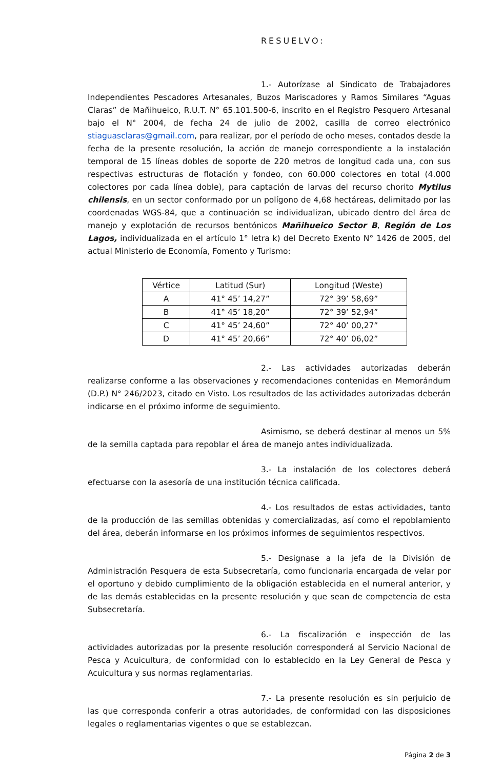RESUELVO:
1.- Autorízase al Sindicato de Trabajadores Independientes Pescadores Artesanales, Buzos Mariscadores y Ramos Similares “Aguas Claras” de Mañihueico, R.U.T. N° 65.101.500-6, inscrito en el Registro Pesquero Artesanal bajo el N° 2004, de fecha 24 de julio de 2002, casilla de correo electrónico stiaguasclaras@gmail.com, para realizar, por el período de ocho meses, contados desde la fecha de la presente resolución, la acción de manejo correspondiente a la instalación temporal de 15 líneas dobles de soporte de 220 metros de longitud cada una, con sus respectivas estructuras de flotación y fondeo, con 60.000 colectores en total (4.000 colectores por cada línea doble), para captación de larvas del recurso chorito Mytilus chilensis, en un sector conformado por un polígono de 4,68 hectáreas, delimitado por las coordenadas WGS-84, que a continuación se individualizan, ubicado dentro del área de manejo y explotación de recursos bentónicos Mañihueico Sector B, Región de Los Lagos, individualizada en el artículo 1° letra k) del Decreto Exento N° 1426 de 2005, del actual Ministerio de Economía, Fomento y Turismo:
| Vértice | Latitud (Sur) | Longitud (Weste) |
| --- | --- | --- |
| A | 41° 45’ 14,27” | 72° 39’ 58,69” |
| B | 41° 45’ 18,20” | 72° 39’ 52,94” |
| C | 41° 45’ 24,60” | 72° 40’ 00,27” |
| D | 41° 45’ 20,66” | 72° 40’ 06,02” |
2.- Las actividades autorizadas deberán realizarse conforme a las observaciones y recomendaciones contenidas en Memorándum (D.P.) N° 246/2023, citado en Visto. Los resultados de las actividades autorizadas deberán indicarse en el próximo informe de seguimiento.
Asimismo, se deberá destinar al menos un 5% de la semilla captada para repoblar el área de manejo antes individualizada.
3.- La instalación de los colectores deberá efectuarse con la asesoría de una institución técnica calificada.
4.- Los resultados de estas actividades, tanto de la producción de las semillas obtenidas y comercializadas, así como el repoblamiento del área, deberán informarse en los próximos informes de seguimientos respectivos.
5.- Designase a la jefa de la División de Administración Pesquera de esta Subsecretaría, como funcionaria encargada de velar por el oportuno y debido cumplimiento de la obligación establecida en el numeral anterior, y de las demás establecidas en la presente resolución y que sean de competencia de esta Subsecretaría.
6.- La fiscalización e inspección de las actividades autorizadas por la presente resolución corresponderá al Servicio Nacional de Pesca y Acuicultura, de conformidad con lo establecido en la Ley General de Pesca y Acuicultura y sus normas reglamentarias.
7.- La presente resolución es sin perjuicio de las que corresponda conferir a otras autoridades, de conformidad con las disposiciones legales o reglamentarias vigentes o que se establezcan.
Página 2 de 3